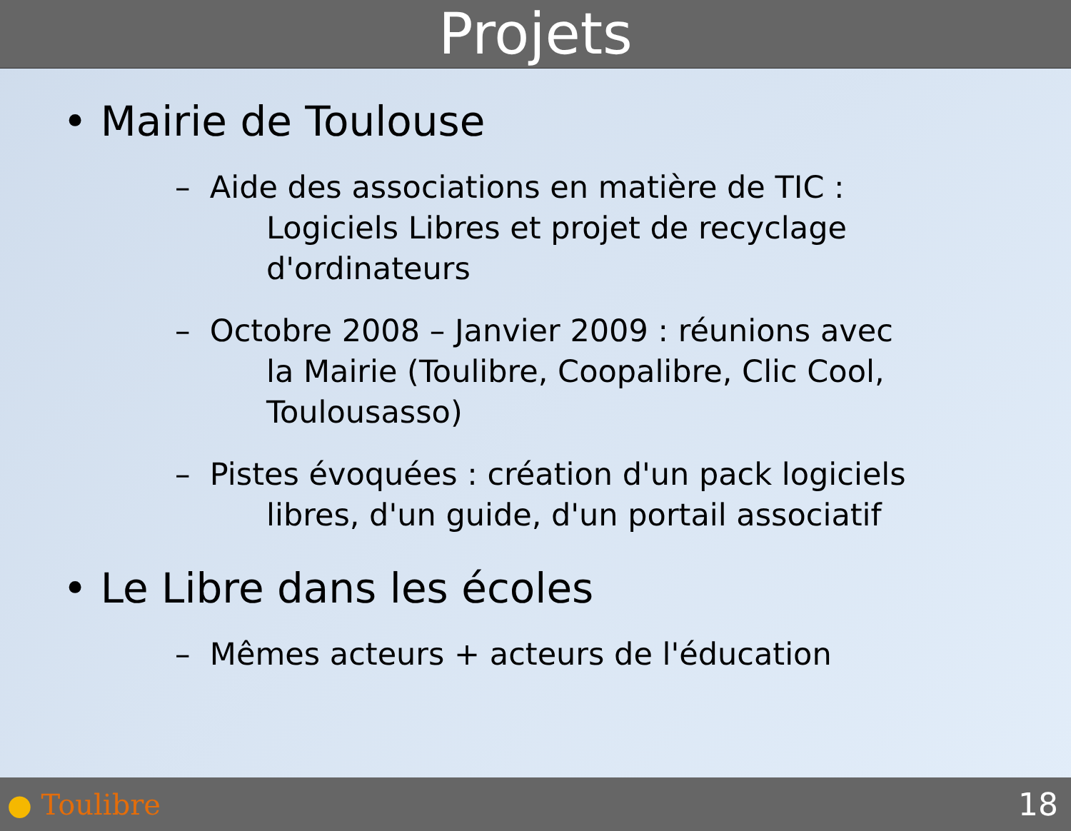Projets
• Mairie de Toulouse
– Aide des associations en matière de TIC :
Logiciels Libres et projet de recyclage
d'ordinateurs
– Octobre 2008 – Janvier 2009 : réunions avec
la Mairie (Toulibre, Coopalibre, Clic Cool,
Toulousasso)
– Pistes évoquées : création d'un pack logiciels
libres, d'un guide, d'un portail associatif
• Le Libre dans les écoles
– Mêmes acteurs + acteurs de l'éducation
● Toulibre 18